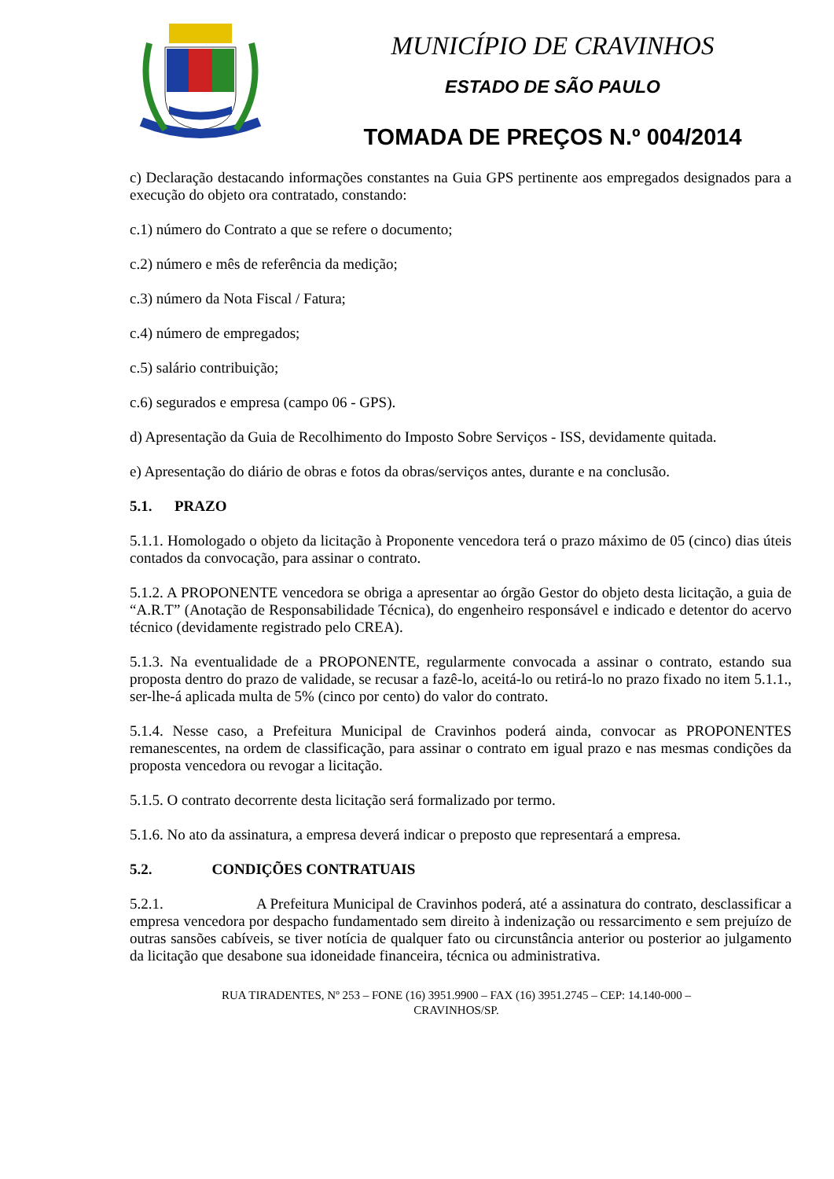MUNICÍPIO DE CRAVINHOS
ESTADO DE SÃO PAULO
TOMADA DE PREÇOS N.º 004/2014
c) Declaração destacando informações constantes na Guia GPS pertinente aos empregados designados para a execução do objeto ora contratado, constando:
c.1) número do Contrato a que se refere o documento;
c.2) número e mês de referência da medição;
c.3) número da Nota Fiscal / Fatura;
c.4) número de empregados;
c.5) salário contribuição;
c.6) segurados e empresa (campo 06 - GPS).
d) Apresentação da Guia de Recolhimento do Imposto Sobre Serviços - ISS, devidamente quitada.
e) Apresentação do diário de obras e fotos da obras/serviços antes, durante e na conclusão.
5.1. PRAZO
5.1.1. Homologado o objeto da licitação à Proponente vencedora terá o prazo máximo de 05 (cinco) dias úteis contados da convocação, para assinar o contrato.
5.1.2. A PROPONENTE vencedora se obriga a apresentar ao órgão Gestor do objeto desta licitação, a guia de “A.R.T” (Anotação de Responsabilidade Técnica), do engenheiro responsável e indicado e detentor do acervo técnico (devidamente registrado pelo CREA).
5.1.3. Na eventualidade de a PROPONENTE, regularmente convocada a assinar o contrato, estando sua proposta dentro do prazo de validade, se recusar a fazê-lo, aceitá-lo ou retirá-lo no prazo fixado no item 5.1.1., ser-lhe-á aplicada multa de 5% (cinco por cento) do valor do contrato.
5.1.4. Nesse caso, a Prefeitura Municipal de Cravinhos poderá ainda, convocar as PROPONENTES remanescentes, na ordem de classificação, para assinar o contrato em igual prazo e nas mesmas condições da proposta vencedora ou revogar a licitação.
5.1.5. O contrato decorrente desta licitação será formalizado por termo.
5.1.6. No ato da assinatura, a empresa deverá indicar o preposto que representará a empresa.
5.2. CONDIÇÕES CONTRATUAIS
5.2.1. A Prefeitura Municipal de Cravinhos poderá, até a assinatura do contrato, desclassificar a empresa vencedora por despacho fundamentado sem direito à indenização ou ressarcimento e sem prejuízo de outras sansões cabíveis, se tiver notícia de qualquer fato ou circunstância anterior ou posterior ao julgamento da licitação que desabone sua idoneidade financeira, técnica ou administrativa.
RUA TIRADENTES, Nº 253 – FONE (16) 3951.9900 – FAX (16) 3951.2745 – CEP: 14.140-000 –
CRAVINHOS/SP.